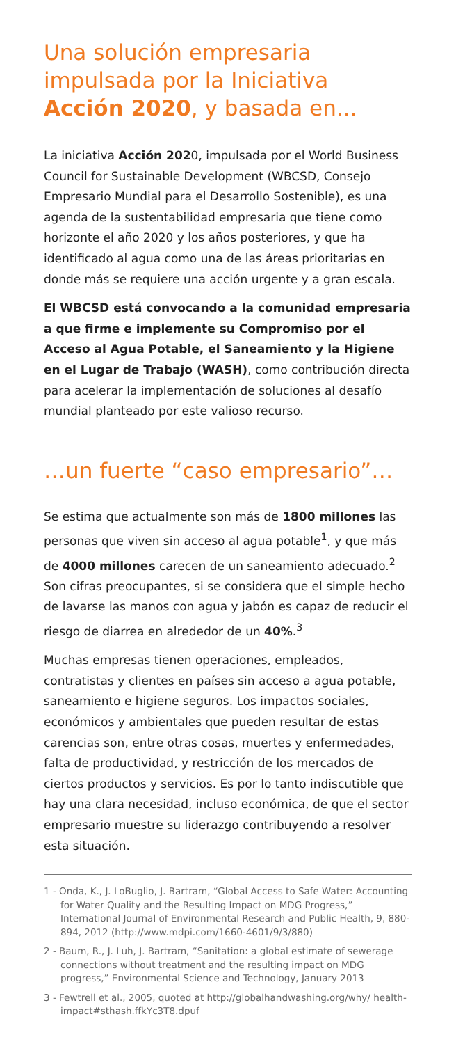Una solución empresaria impulsada por la Iniciativa Acción 2020, y basada en...
La iniciativa Acción 2020, impulsada por el World Business Council for Sustainable Development (WBCSD, Consejo Empresario Mundial para el Desarrollo Sostenible), es una agenda de la sustentabilidad empresaria que tiene como horizonte el año 2020 y los años posteriores, y que ha identificado al agua como una de las áreas prioritarias en donde más se requiere una acción urgente y a gran escala.
El WBCSD está convocando a la comunidad empresaria a que firme e implemente su Compromiso por el Acceso al Agua Potable, el Saneamiento y la Higiene en el Lugar de Trabajo (WASH), como contribución directa para acelerar la implementación de soluciones al desafío mundial planteado por este valioso recurso.
…un fuerte “caso empresario”…
Se estima que actualmente son más de 1800 millones las personas que viven sin acceso al agua potable<sup>1</sup>, y que más de 4000 millones carecen de un saneamiento adecuado.<sup>2</sup> Son cifras preocupantes, si se considera que el simple hecho de lavarse las manos con agua y jabón es capaz de reducir el riesgo de diarrea en alrededor de un 40%.<sup>3</sup>
Muchas empresas tienen operaciones, empleados, contratistas y clientes en países sin acceso a agua potable, saneamiento e higiene seguros. Los impactos sociales, económicos y ambientales que pueden resultar de estas carencias son, entre otras cosas, muertes y enfermedades, falta de productividad, y restricción de los mercados de ciertos productos y servicios. Es por lo tanto indiscutible que hay una clara necesidad, incluso económica, de que el sector empresario muestre su liderazgo contribuyendo a resolver esta situación.
1 - Onda, K., J. LoBuglio, J. Bartram, “Global Access to Safe Water: Accounting for Water Quality and the Resulting Impact on MDG Progress,” International Journal of Environmental Research and Public Health, 9, 880-894, 2012 (http://www.mdpi.com/1660-4601/9/3/880)
2 - Baum, R., J. Luh, J. Bartram, “Sanitation: a global estimate of sewerage connections without treatment and the resulting impact on MDG progress,” Environmental Science and Technology, January 2013
3 - Fewtrell et al., 2005, quoted at http://globalhandwashing.org/why/ health-impact#sthash.ffkYc3T8.dpuf